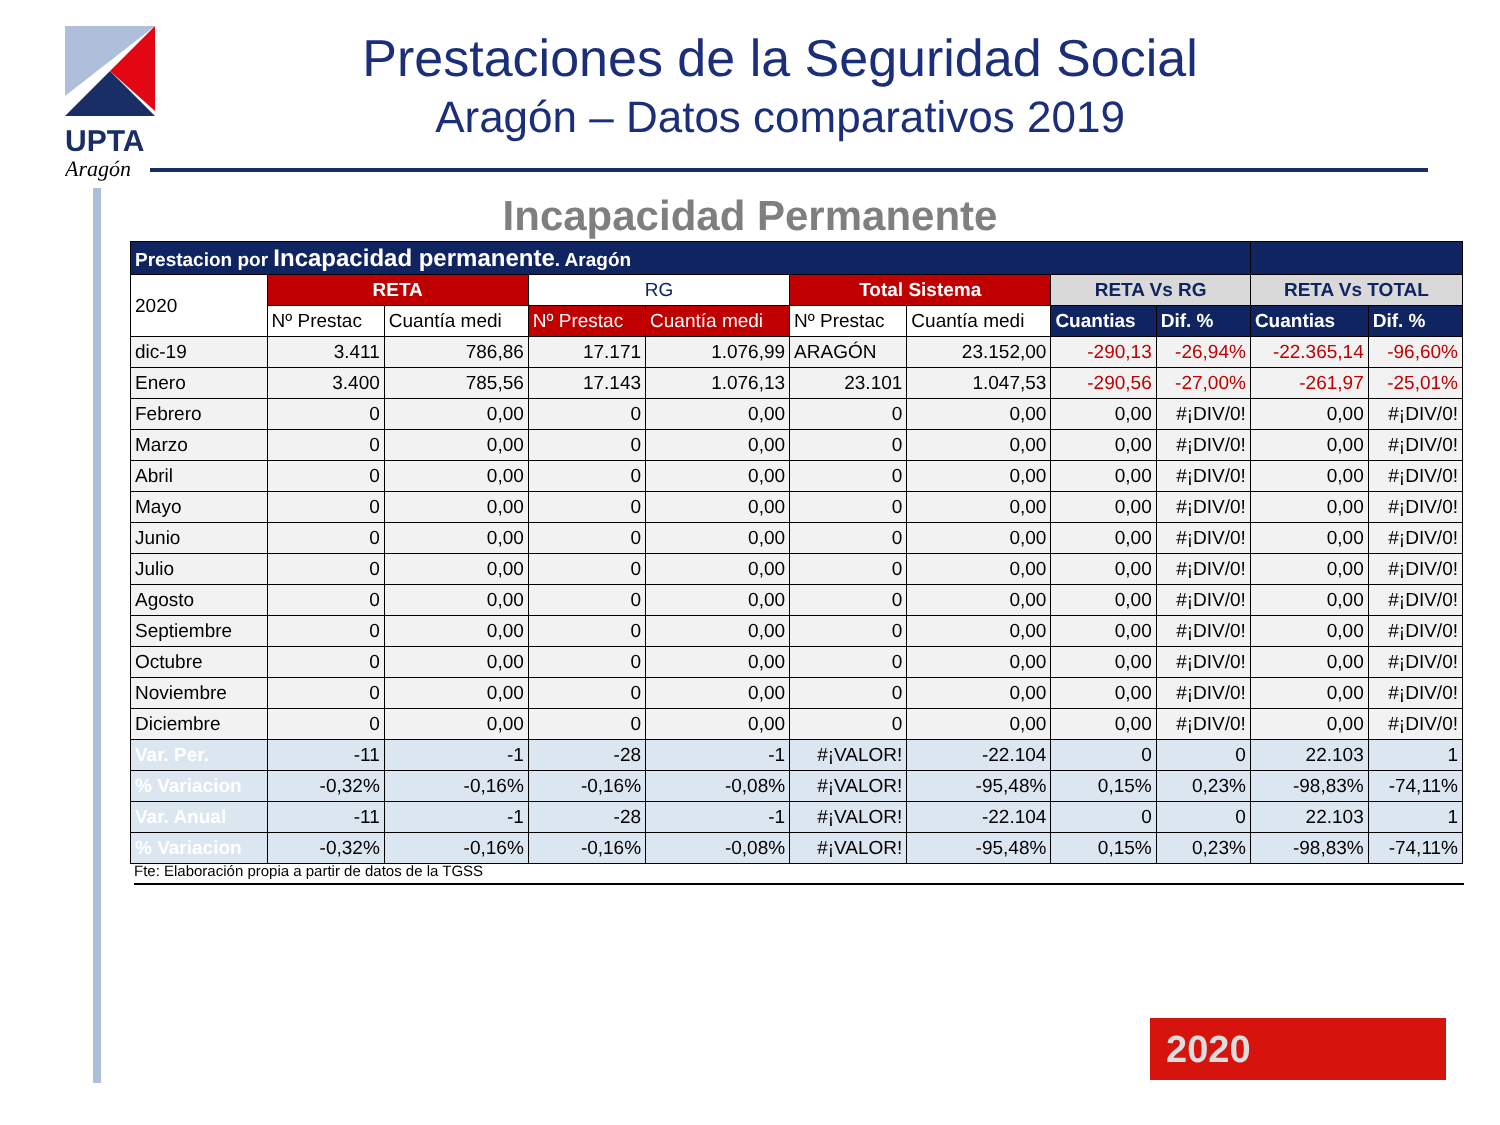UPTA
Aragón
Prestaciones de la Seguridad Social
Aragón – Datos comparativos 2019
Incapacidad Permanente
| Prestacion por Incapacidad permanente . Aragón | | | | | | | | | | |
| --- | --- | --- | --- | --- | --- | --- | --- | --- | --- | --- |
| 2020 | RETA | | RG | | Total Sistema | | RETA Vs RG | | RETA Vs TOTAL | |
| | Nº Prestac | Cuantía medi | Nº Prestac | Cuantía medi | Nº Prestac | Cuantía medi | Cuantias | Dif. % | Cuantias | Dif. % |
| dic-19 | 3.411 | 786,86 | 17.171 | 1.076,99 | ARAGÓN | 23.152,00 | -290,13 | -26,94% | -22.365,14 | -96,60% |
| Enero | 3.400 | 785,56 | 17.143 | 1.076,13 | 23.101 | 1.047,53 | -290,56 | -27,00% | -261,97 | -25,01% |
| Febrero | 0 | 0,00 | 0 | 0,00 | 0 | 0,00 | 0,00 | #¡DIV/0! | 0,00 | #¡DIV/0! |
| Marzo | 0 | 0,00 | 0 | 0,00 | 0 | 0,00 | 0,00 | #¡DIV/0! | 0,00 | #¡DIV/0! |
| Abril | 0 | 0,00 | 0 | 0,00 | 0 | 0,00 | 0,00 | #¡DIV/0! | 0,00 | #¡DIV/0! |
| Mayo | 0 | 0,00 | 0 | 0,00 | 0 | 0,00 | 0,00 | #¡DIV/0! | 0,00 | #¡DIV/0! |
| Junio | 0 | 0,00 | 0 | 0,00 | 0 | 0,00 | 0,00 | #¡DIV/0! | 0,00 | #¡DIV/0! |
| Julio | 0 | 0,00 | 0 | 0,00 | 0 | 0,00 | 0,00 | #¡DIV/0! | 0,00 | #¡DIV/0! |
| Agosto | 0 | 0,00 | 0 | 0,00 | 0 | 0,00 | 0,00 | #¡DIV/0! | 0,00 | #¡DIV/0! |
| Septiembre | 0 | 0,00 | 0 | 0,00 | 0 | 0,00 | 0,00 | #¡DIV/0! | 0,00 | #¡DIV/0! |
| Octubre | 0 | 0,00 | 0 | 0,00 | 0 | 0,00 | 0,00 | #¡DIV/0! | 0,00 | #¡DIV/0! |
| Noviembre | 0 | 0,00 | 0 | 0,00 | 0 | 0,00 | 0,00 | #¡DIV/0! | 0,00 | #¡DIV/0! |
| Diciembre | 0 | 0,00 | 0 | 0,00 | 0 | 0,00 | 0,00 | #¡DIV/0! | 0,00 | #¡DIV/0! |
| Var. Per. | -11 | -1 | -28 | -1 | #¡VALOR! | -22.104 | 0 | 0 | 22.103 | 1 |
| % Variacion | -0,32% | -0,16% | -0,16% | -0,08% | #¡VALOR! | -95,48% | 0,15% | 0,23% | -98,83% | -74,11% |
| Var. Anual | -11 | -1 | -28 | -1 | #¡VALOR! | -22.104 | 0 | 0 | 22.103 | 1 |
| % Variacion | -0,32% | -0,16% | -0,16% | -0,08% | #¡VALOR! | -95,48% | 0,15% | 0,23% | -98,83% | -74,11% |
Fte: Elaboración propia a partir de datos de la TGSS
2020